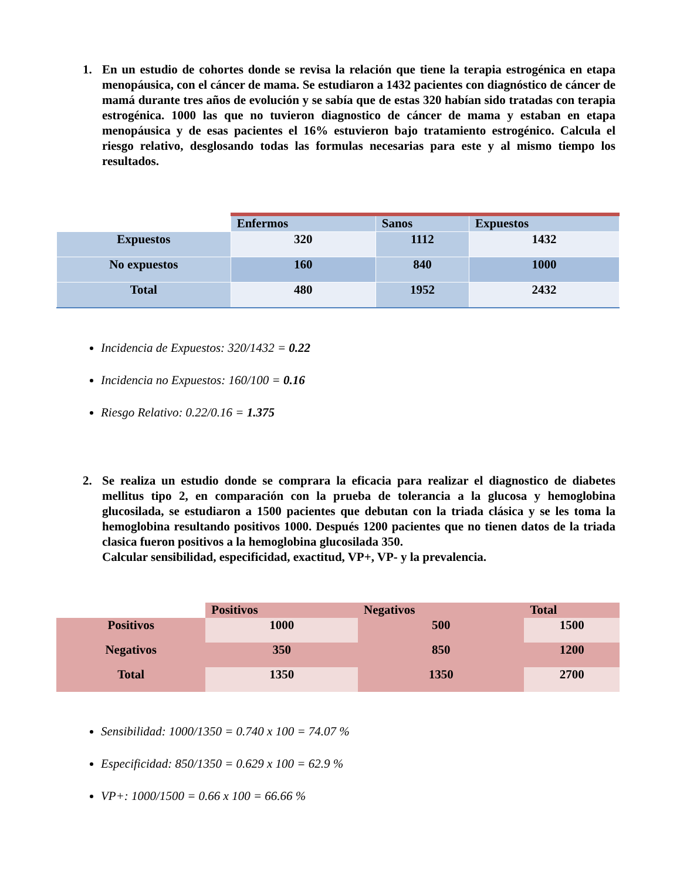1. En un estudio de cohortes donde se revisa la relación que tiene la terapia estrogénica en etapa menopáusica, con el cáncer de mama. Se estudiaron a 1432 pacientes con diagnóstico de cáncer de mamá durante tres años de evolución y se sabía que de estas 320 habían sido tratadas con terapia estrogénica. 1000 las que no tuvieron diagnostico de cáncer de mama y estaban en etapa menopáusica y de esas pacientes el 16% estuvieron bajo tratamiento estrogénico. Calcula el riesgo relativo, desglosando todas las formulas necesarias para este y al mismo tiempo los resultados.
| | Enfermos | Sanos | Expuestos |
| Expuestos | 320 | 1112 | 1432 |
| No expuestos | 160 | 840 | 1000 |
| Total | 480 | 1952 | 2432 |
Incidencia de Expuestos: 320/1432 = 0.22
Incidencia no Expuestos: 160/100 = 0.16
Riesgo Relativo: 0.22/0.16 = 1.375
2. Se realiza un estudio donde se comprara la eficacia para realizar el diagnostico de diabetes mellitus tipo 2, en comparación con la prueba de tolerancia a la glucosa y hemoglobina glucosilada, se estudiaron a 1500 pacientes que debutan con la triada clásica y se les toma la hemoglobina resultando positivos 1000. Después 1200 pacientes que no tienen datos de la triada clasica fueron positivos a la hemoglobina glucosilada 350.
Calcular sensibilidad, especificidad, exactitud, VP+, VP- y la prevalencia.
| | Positivos | Negativos | Total |
| Positivos | 1000 | 500 | 1500 |
| Negativos | 350 | 850 | 1200 |
| Total | 1350 | 1350 | 2700 |
Sensibilidad: 1000/1350 = 0.740 x 100 = 74.07 %
Especificidad: 850/1350 = 0.629 x 100 = 62.9 %
VP+: 1000/1500 = 0.66 x 100 = 66.66 %